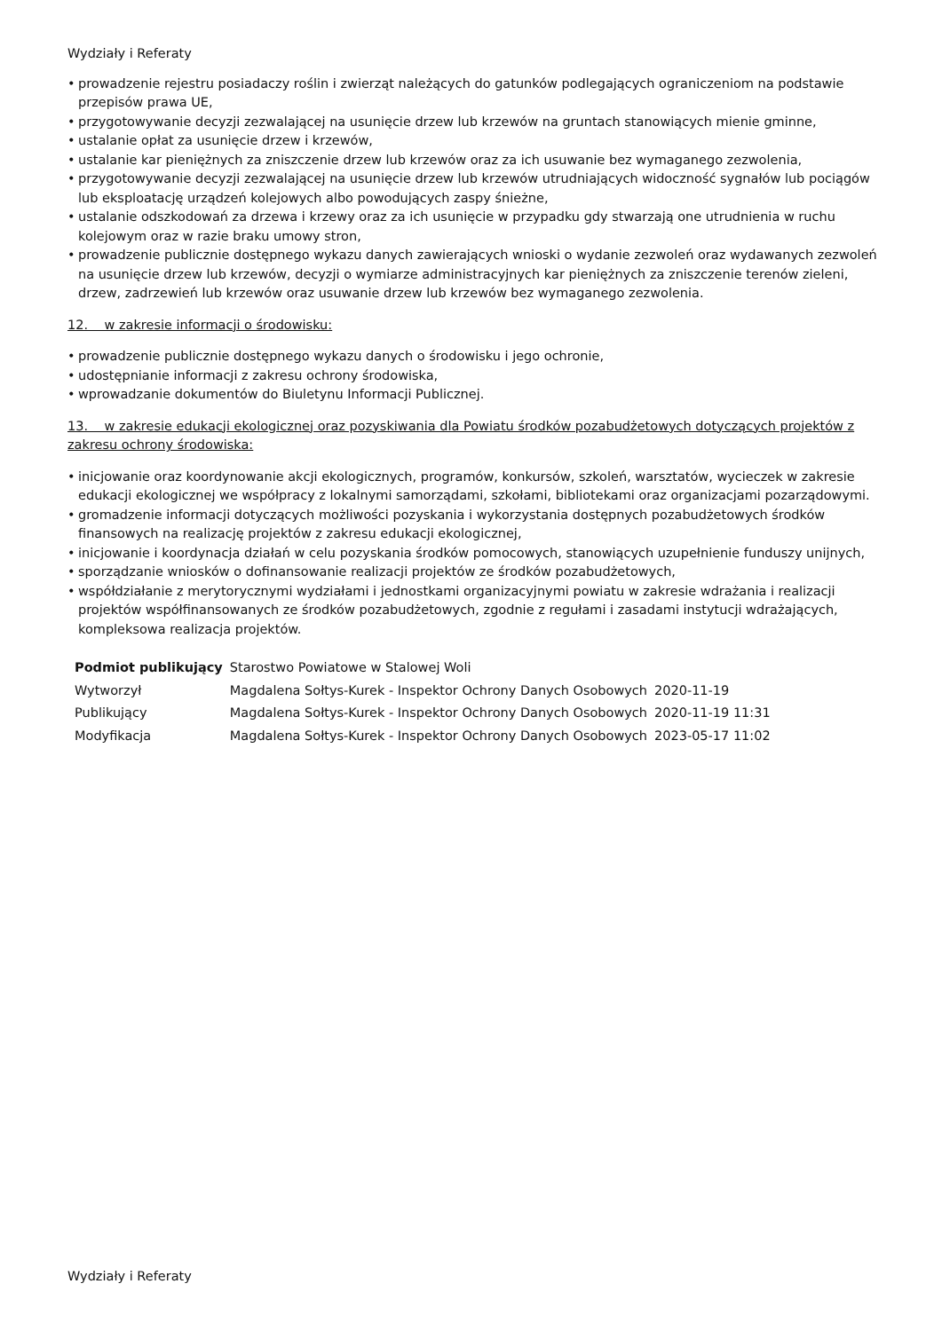Wydziały i Referaty
• prowadzenie rejestru posiadaczy roślin i zwierząt należących do gatunków podlegających ograniczeniom na podstawie przepisów prawa UE,
• przygotowywanie decyzji zezwalającej na usunięcie drzew lub krzewów na gruntach stanowiących mienie gminne,
• ustalanie opłat za usunięcie drzew i krzewów,
• ustalanie kar pieniężnych za zniszczenie drzew lub krzewów oraz za ich usuwanie bez wymaganego zezwolenia,
• przygotowywanie decyzji zezwalającej na usunięcie drzew lub krzewów utrudniających widoczność sygnałów lub pociągów lub eksploatację urządzeń kolejowych albo powodujących zaspy śnieżne,
• ustalanie odszkodowań za drzewa i krzewy oraz za ich usunięcie w przypadku gdy stwarzają one utrudnienia w ruchu kolejowym oraz w razie braku umowy stron,
• prowadzenie publicznie dostępnego wykazu danych zawierających wnioski o wydanie zezwoleń oraz wydawanych zezwoleń na usunięcie drzew lub krzewów, decyzji o wymiarze administracyjnych kar pieniężnych za zniszczenie terenów zieleni, drzew, zadrzewień lub krzewów oraz usuwanie drzew lub krzewów bez wymaganego zezwolenia.
12. w zakresie informacji o środowisku:
• prowadzenie publicznie dostępnego wykazu danych o środowisku i jego ochronie,
• udostępnianie informacji z zakresu ochrony środowiska,
• wprowadzanie dokumentów do Biuletynu Informacji Publicznej.
13. w zakresie edukacji ekologicznej oraz pozyskiwania dla Powiatu środków pozabudżetowych dotyczących projektów z zakresu ochrony środowiska:
• inicjowanie oraz koordynowanie akcji ekologicznych, programów, konkursów, szkoleń, warsztatów, wycieczek w zakresie edukacji ekologicznej we współpracy z lokalnymi samorządami, szkołami, bibliotekami oraz organizacjami pozarządowymi.
• gromadzenie informacji dotyczących możliwości pozyskania i wykorzystania dostępnych pozabudżetowych środków finansowych na realizację projektów z zakresu edukacji ekologicznej,
• inicjowanie i koordynacja działań w celu pozyskania środków pomocowych, stanowiących uzupełnienie funduszy unijnych,
• sporządzanie wniosków o dofinansowanie realizacji projektów ze środków pozabudżetowych,
• współdziałanie z merytorycznymi wydziałami i jednostkami organizacyjnymi powiatu w zakresie wdrażania i realizacji projektów współfinansowanych ze środków pozabudżetowych, zgodnie z regułami i zasadami instytucji wdrażających, kompleksowa realizacja projektów.
| Podmiot publikujący | Starostwo Powiatowe w Stalowej Woli | |
| Wytworzył | Magdalena Sołtys-Kurek - Inspektor Ochrony Danych Osobowych | 2020-11-19 |
| Publikujący | Magdalena Sołtys-Kurek - Inspektor Ochrony Danych Osobowych | 2020-11-19 11:31 |
| Modyfikacja | Magdalena Sołtys-Kurek - Inspektor Ochrony Danych Osobowych | 2023-05-17 11:02 |
Wydziały i Referaty